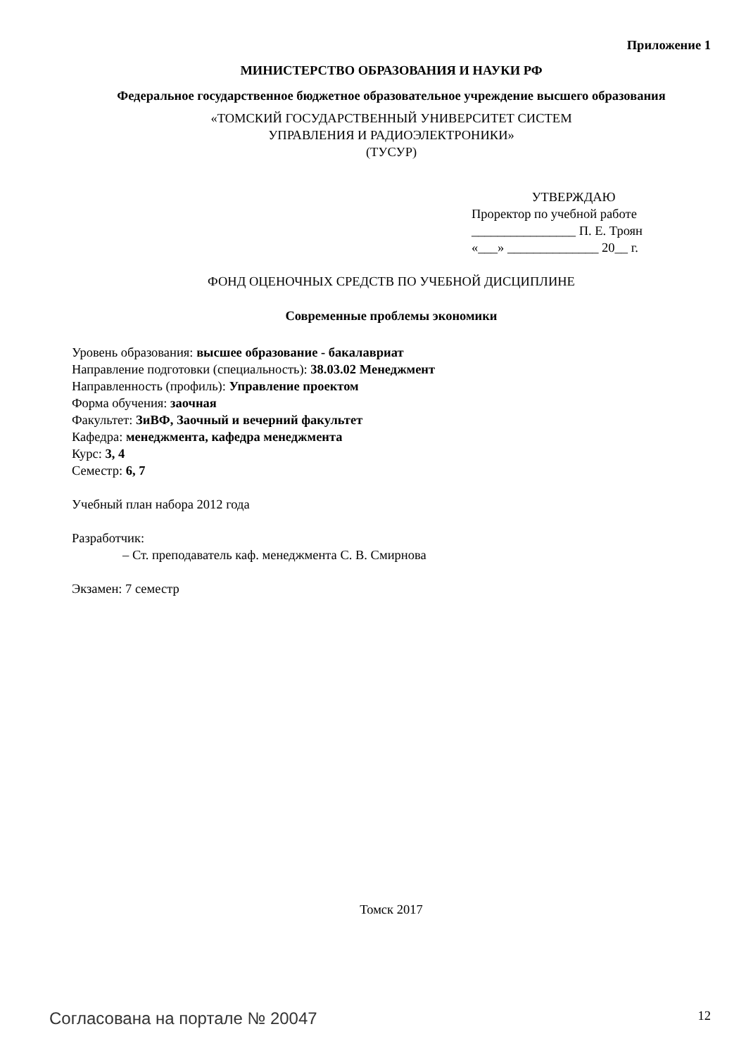Приложение 1
МИНИСТЕРСТВО ОБРАЗОВАНИЯ И НАУКИ РФ
Федеральное государственное бюджетное образовательное учреждение высшего образования
«ТОМСКИЙ ГОСУДАРСТВЕННЫЙ УНИВЕРСИТЕТ СИСТЕМ
УПРАВЛЕНИЯ И РАДИОЭЛЕКТРОНИКИ»
(ТУСУР)
УТВЕРЖДАЮ
Проректор по учебной работе
________________ П. Е. Троян
«___» ______________ 20__ г.
ФОНД ОЦЕНОЧНЫХ СРЕДСТВ ПО УЧЕБНОЙ ДИСЦИПЛИНЕ
Современные проблемы экономики
Уровень образования: высшее образование - бакалавриат
Направление подготовки (специальность): 38.03.02 Менеджмент
Направленность (профиль): Управление проектом
Форма обучения: заочная
Факультет: ЗиВФ, Заочный и вечерний факультет
Кафедра: менеджмента, кафедра менеджмента
Курс: 3, 4
Семестр: 6, 7
Учебный план набора 2012 года
Разработчик:
– Ст. преподаватель каф. менеджмента С. В. Смирнова
Экзамен: 7 семестр
Томск 2017
Согласована на портале № 20047 12